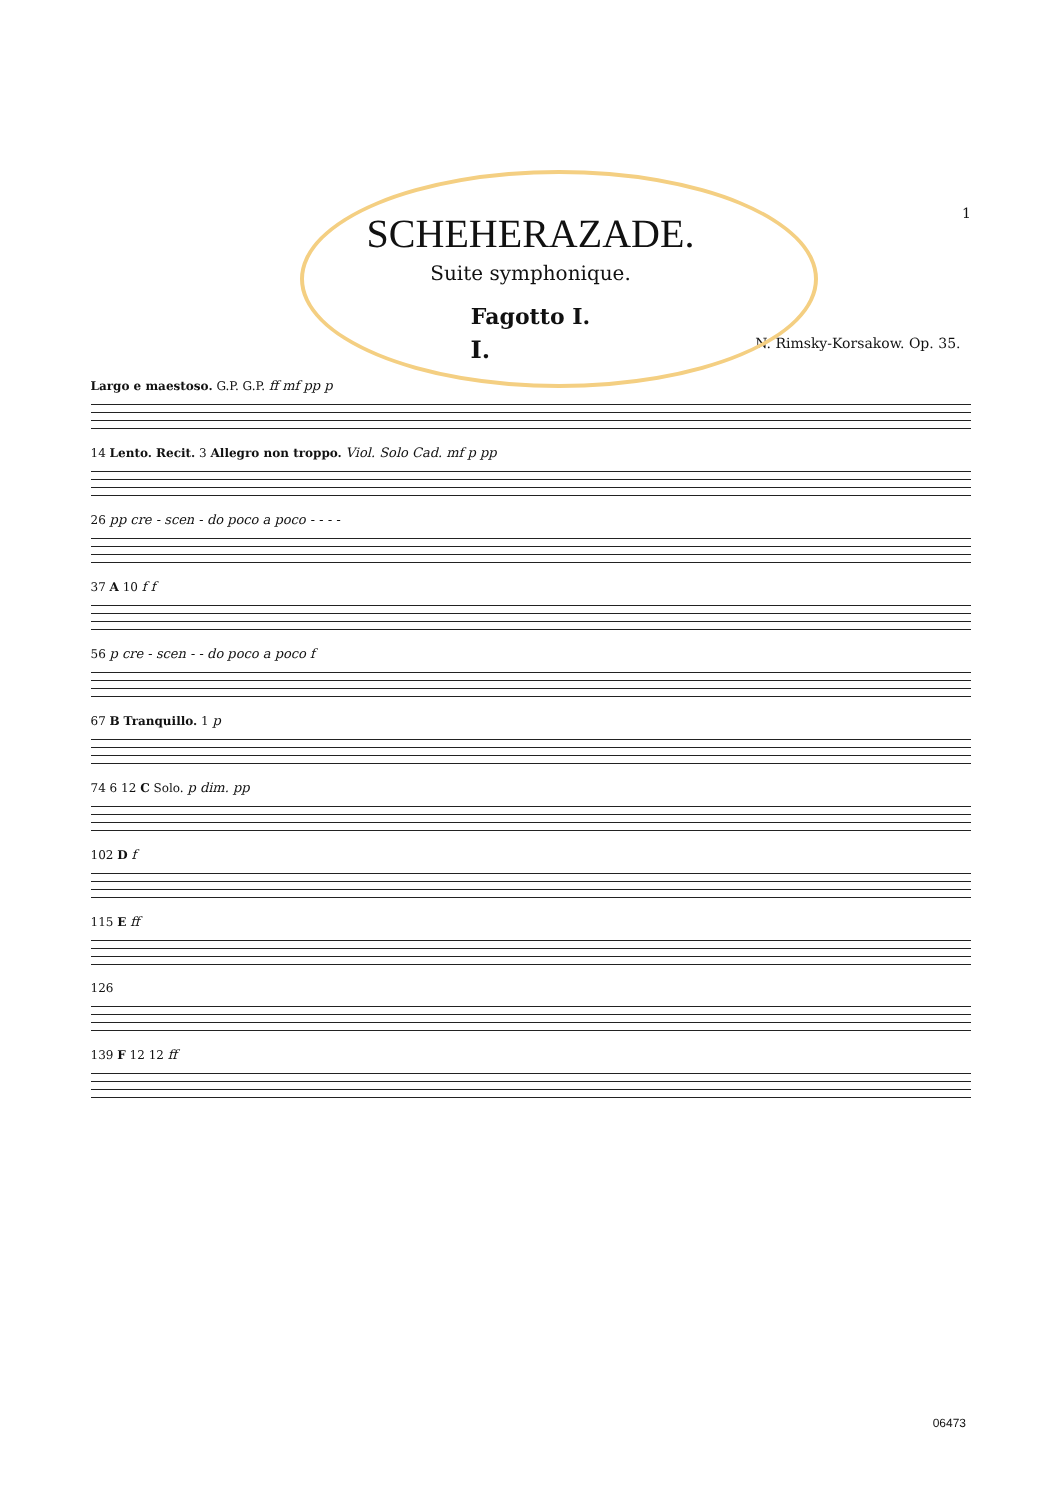1
SCHEHERAZADE.
Suite symphonique.
Fagotto I.
I. N. Rimsky-Korsakow. Op. 35.
Largo e maestoso. G.P. G.P. ff mf pp p
14 Lento. Recit. 3 Allegro non troppo. Viol. Solo Cad. mf p pp
26 pp cre - scen - do poco a poco - - - -
37 A 10 f f
56 p cre - scen - - do poco a poco f
67 B Tranquillo. 1 p
74 6 12 C Solo. p dim. pp
102 D f
115 E ff
126
139 F 12 12 ff
06473